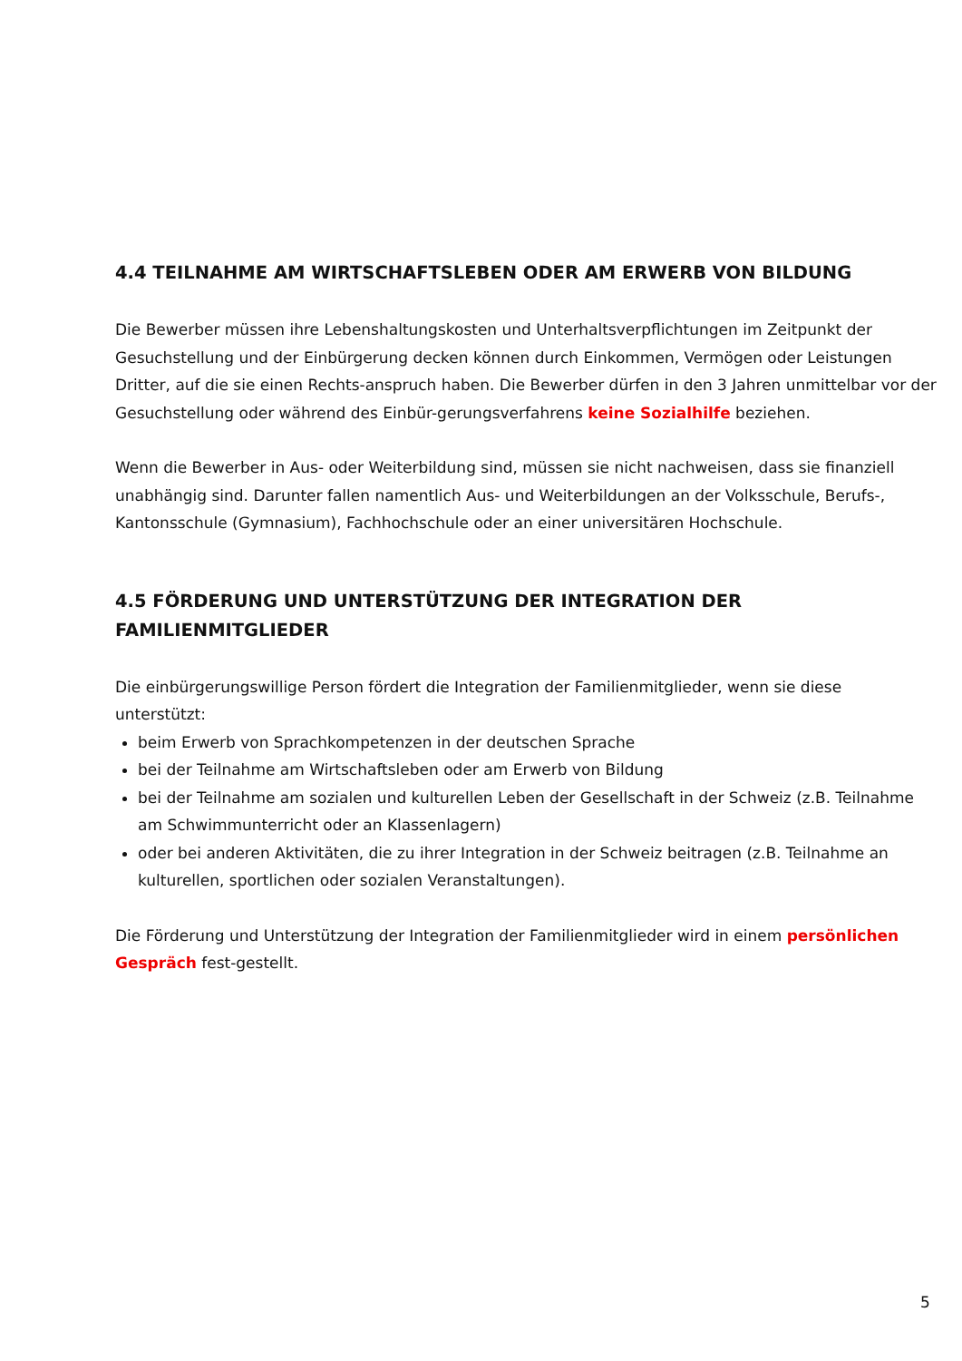4.4 TEILNAHME AM WIRTSCHAFTSLEBEN ODER AM ERWERB VON BILDUNG
Die Bewerber müssen ihre Lebenshaltungskosten und Unterhaltsverpflichtungen im Zeitpunkt der Gesuchstellung und der Einbürgerung decken können durch Einkommen, Vermögen oder Leistungen Dritter, auf die sie einen Rechts-anspruch haben. Die Bewerber dürfen in den 3 Jahren unmittelbar vor der Gesuchstellung oder während des Einbür-gerungsverfahrens keine Sozialhilfe beziehen.
Wenn die Bewerber in Aus- oder Weiterbildung sind, müssen sie nicht nachweisen, dass sie finanziell unabhängig sind. Darunter fallen namentlich Aus- und Weiterbildungen an der Volksschule, Berufs-, Kantonsschule (Gymnasium), Fachhochschule oder an einer universitären Hochschule.
4.5 FÖRDERUNG UND UNTERSTÜTZUNG DER INTEGRATION DER FAMILIENMITGLIEDER
Die einbürgerungswillige Person fördert die Integration der Familienmitglieder, wenn sie diese unterstützt:
beim Erwerb von Sprachkompetenzen in der deutschen Sprache
bei der Teilnahme am Wirtschaftsleben oder am Erwerb von Bildung
bei der Teilnahme am sozialen und kulturellen Leben der Gesellschaft in der Schweiz (z.B. Teilnahme am Schwimmunterricht oder an Klassenlagern)
oder bei anderen Aktivitäten, die zu ihrer Integration in der Schweiz beitragen (z.B. Teilnahme an kulturellen, sportlichen oder sozialen Veranstaltungen).
Die Förderung und Unterstützung der Integration der Familienmitglieder wird in einem persönlichen Gespräch fest-gestellt.
5